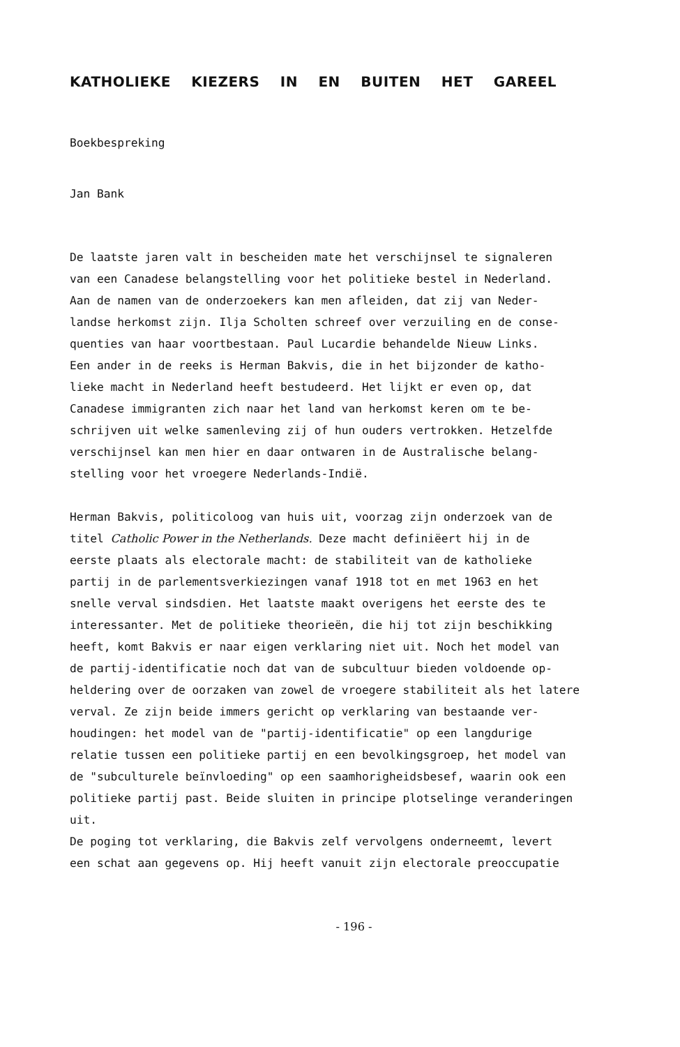KATHOLIEKE KIEZERS IN EN BUITEN HET GAREEL
Boekbespreking
Jan Bank
De laatste jaren valt in bescheiden mate het verschijnsel te signaleren
van een Canadese belangstelling voor het politieke bestel in Nederland.
Aan de namen van de onderzoekers kan men afleiden, dat zij van Neder-
landse herkomst zijn. Ilja Scholten schreef over verzuiling en de conse-
quenties van haar voortbestaan. Paul Lucardie behandelde Nieuw Links.
Een ander in de reeks is Herman Bakvis, die in het bijzonder de katho-
lieke macht in Nederland heeft bestudeerd. Het lijkt er even op, dat
Canadese immigranten zich naar het land van herkomst keren om te be-
schrijven uit welke samenleving zij of hun ouders vertrokken. Hetzelfde
verschijnsel kan men hier en daar ontwaren in de Australische belang-
stelling voor het vroegere Nederlands-Indië.
Herman Bakvis, politicoloog van huis uit, voorzag zijn onderzoek van de
titel Catholic Power in the Netherlands. Deze macht definiëert hij in de
eerste plaats als electorale macht: de stabiliteit van de katholieke
partij in de parlementsverkiezingen vanaf 1918 tot en met 1963 en het
snelle verval sindsdien. Het laatste maakt overigens het eerste des te
interessanter. Met de politieke theorieën, die hij tot zijn beschikking
heeft, komt Bakvis er naar eigen verklaring niet uit. Noch het model van
de partij-identificatie noch dat van de subcultuur bieden voldoende op-
heldering over de oorzaken van zowel de vroegere stabiliteit als het latere
verval. Ze zijn beide immers gericht op verklaring van bestaande ver-
houdingen: het model van de "partij-identificatie" op een langdurige
relatie tussen een politieke partij en een bevolkingsgroep, het model van
de "subculturele beïnvloeding" op een saamhorigheidsbesef, waarin ook een
politieke partij past. Beide sluiten in principe plotselinge veranderingen
uit.
De poging tot verklaring, die Bakvis zelf vervolgens onderneemt, levert
een schat aan gegevens op. Hij heeft vanuit zijn electorale preoccupatie
- 196 -